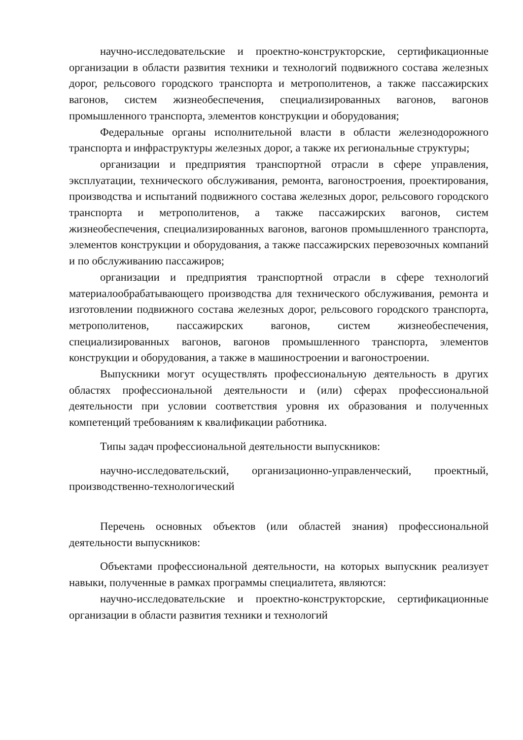научно-исследовательские и проектно-конструкторские, сертификационные организации в области развития техники и технологий подвижного состава железных дорог, рельсового городского транспорта и метрополитенов, а также пассажирских вагонов, систем жизнеобеспечения, специализированных вагонов, вагонов промышленного транспорта, элементов конструкции и оборудования;
Федеральные органы исполнительной власти в области железнодорожного транспорта и инфраструктуры железных дорог, а также их региональные структуры;
организации и предприятия транспортной отрасли в сфере управления, эксплуатации, технического обслуживания, ремонта, вагоностроения, проектирования, производства и испытаний подвижного состава железных дорог, рельсового городского транспорта и метрополитенов, а также пассажирских вагонов, систем жизнеобеспечения, специализированных вагонов, вагонов промышленного транспорта, элементов конструкции и оборудования, а также пассажирских перевозочных компаний и по обслуживанию пассажиров;
организации и предприятия транспортной отрасли в сфере технологий материалообрабатывающего производства для технического обслуживания, ремонта и изготовлении подвижного состава железных дорог, рельсового городского транспорта, метрополитенов, пассажирских вагонов, систем жизнеобеспечения, специализированных вагонов, вагонов промышленного транспорта, элементов конструкции и оборудования, а также в машиностроении и вагоностроении.
Выпускники могут осуществлять профессиональную деятельность в других областях профессиональной деятельности и (или) сферах профессиональной деятельности при условии соответствия уровня их образования и полученных компетенций требованиям к квалификации работника.
Типы задач профессиональной деятельности выпускников:
научно-исследовательский, организационно-управленческий, проектный, производственно-технологический
Перечень основных объектов (или областей знания) профессиональной деятельности выпускников:
Объектами профессиональной деятельности, на которых выпускник реализует навыки, полученные в рамках программы специалитета, являются:
научно-исследовательские и проектно-конструкторские, сертификационные организации в области развития техники и технологий